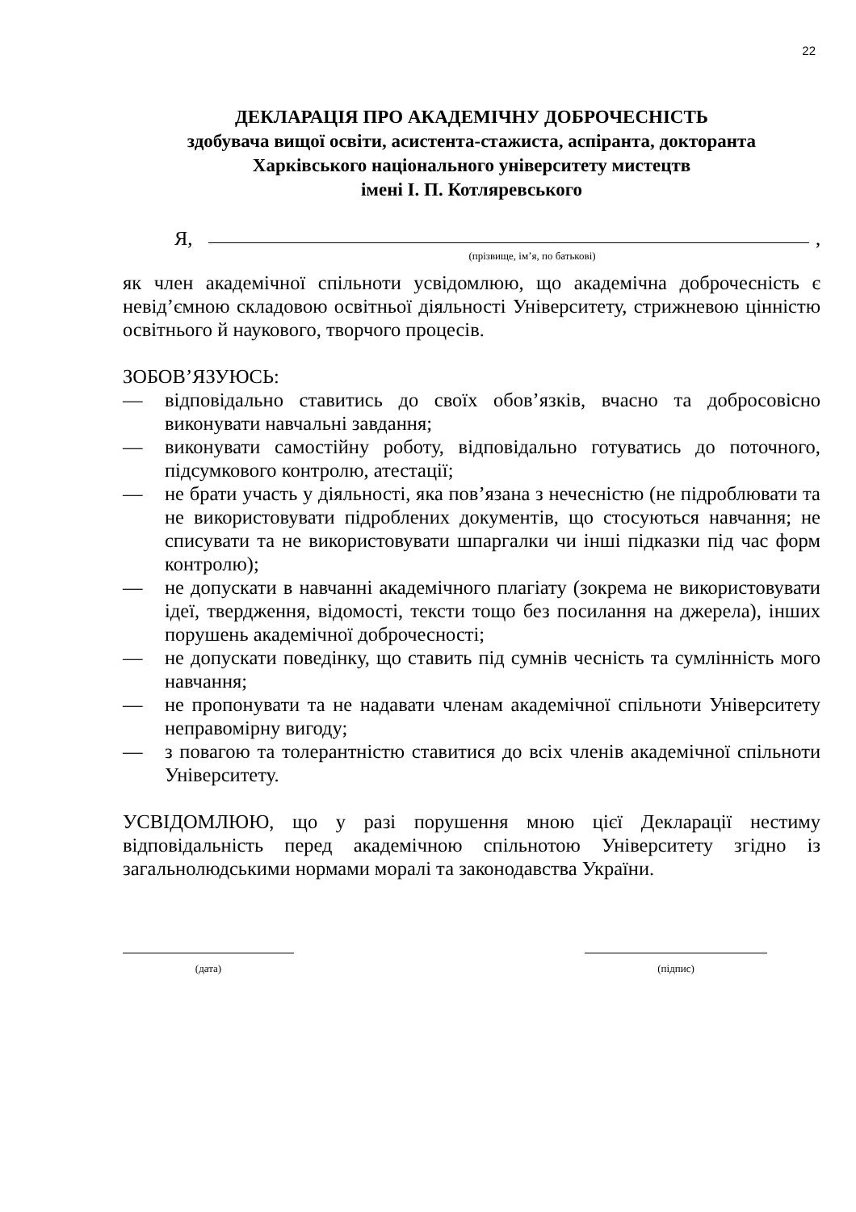22
ДЕКЛАРАЦІЯ ПРО АКАДЕМІЧНУ ДОБРОЧЕСНІСТЬ
здобувача вищої освіти, асистента-стажиста, аспіранта, докторанта
Харківського національного університету мистецтв
імені І. П. Котляревського
Я, ,
(прізвище, ім’я, по батькові)
як член академічної спільноти усвідомлюю, що академічна доброчесність є невід’ємною складовою освітньої діяльності Університету, стрижневою цінністю освітнього й наукового, творчого процесів.
ЗОБОВ’ЯЗУЮСЬ:
— відповідально ставитись до своїх обов’язків, вчасно та добросовісно виконувати навчальні завдання;
— виконувати самостійну роботу, відповідально готуватись до поточного, підсумкового контролю, атестації;
— не брати участь у діяльності, яка пов’язана з нечесністю (не підроблювати та не використовувати підроблених документів, що стосуються навчання; не списувати та не використовувати шпаргалки чи інші підказки під час форм контролю);
— не допускати в навчанні академічного плагіату (зокрема не використовувати ідеї, твердження, відомості, тексти тощо без посилання на джерела), інших порушень академічної доброчесності;
— не допускати поведінку, що ставить під сумнів чесність та сумлінність мого навчання;
— не пропонувати та не надавати членам академічної спільноти Університету неправомірну вигоду;
— з повагою та толерантністю ставитися до всіх членів академічної спільноти Університету.
УСВІДОМЛЮЮ, що у разі порушення мною цієї Декларації нестиму відповідальність перед академічною спільнотою Університету згідно із загальнолюдськими нормами моралі та законодавства України.
(дата) (підпис)